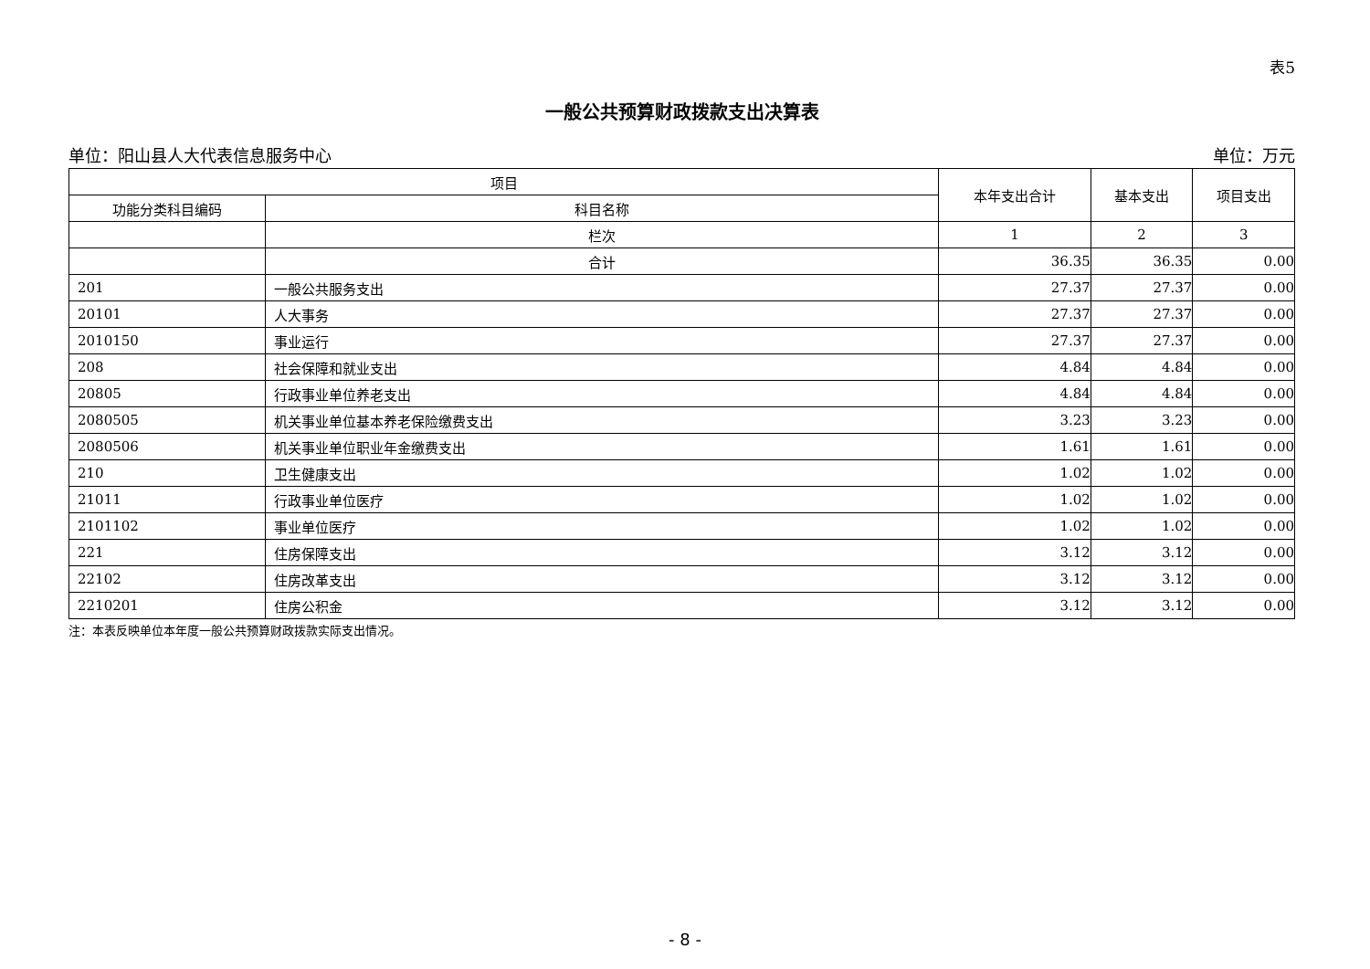表5
一般公共预算财政拨款支出决算表
单位：阳山县人大代表信息服务中心 单位：万元
| 项目 | | 本年支出合计 | 基本支出 | 项目支出 |
| --- | --- | --- | --- | --- |
| 功能分类科目编码 | 科目名称 | | | |
| | 栏次 | 1 | 2 | 3 |
| | 合计 | 36.35 | 36.35 | 0.00 |
| 201 | 一般公共服务支出 | 27.37 | 27.37 | 0.00 |
| 20101 | 人大事务 | 27.37 | 27.37 | 0.00 |
| 2010150 | 事业运行 | 27.37 | 27.37 | 0.00 |
| 208 | 社会保障和就业支出 | 4.84 | 4.84 | 0.00 |
| 20805 | 行政事业单位养老支出 | 4.84 | 4.84 | 0.00 |
| 2080505 | 机关事业单位基本养老保险缴费支出 | 3.23 | 3.23 | 0.00 |
| 2080506 | 机关事业单位职业年金缴费支出 | 1.61 | 1.61 | 0.00 |
| 210 | 卫生健康支出 | 1.02 | 1.02 | 0.00 |
| 21011 | 行政事业单位医疗 | 1.02 | 1.02 | 0.00 |
| 2101102 | 事业单位医疗 | 1.02 | 1.02 | 0.00 |
| 221 | 住房保障支出 | 3.12 | 3.12 | 0.00 |
| 22102 | 住房改革支出 | 3.12 | 3.12 | 0.00 |
| 2210201 | 住房公积金 | 3.12 | 3.12 | 0.00 |
注：本表反映单位本年度一般公共预算财政拨款实际支出情况。
- 8 -